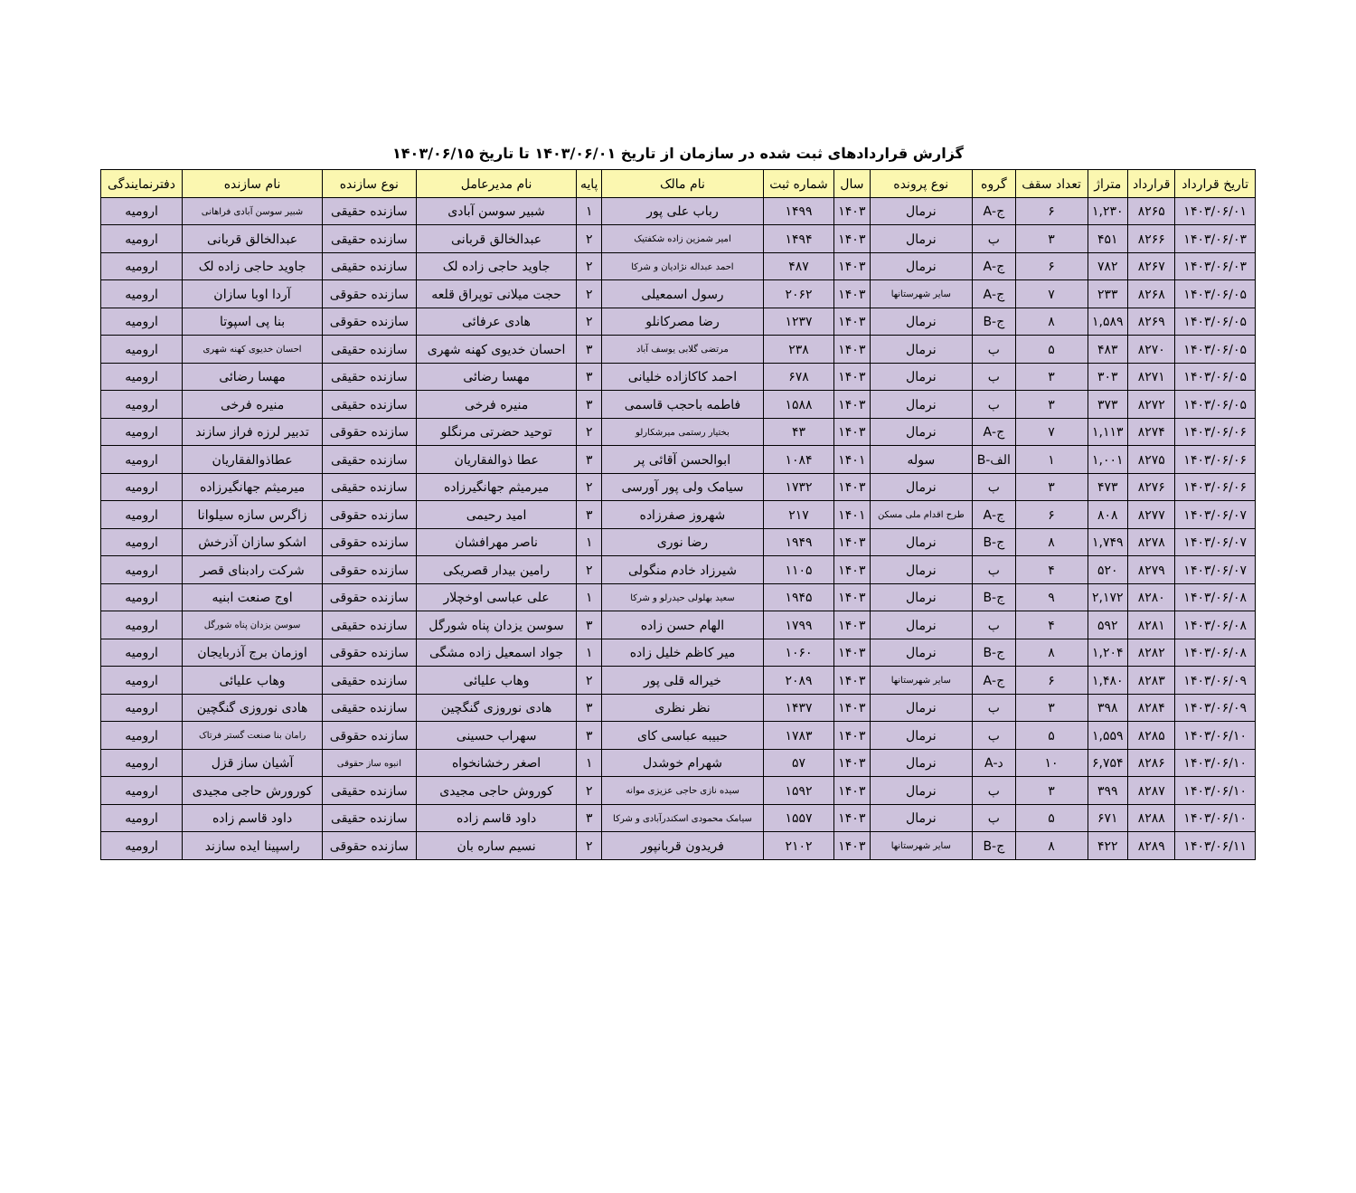گزارش قراردادهای ثبت شده در سازمان از تاریخ ۱۴۰۳/۰۶/۰۱ تا تاریخ ۱۴۰۳/۰۶/۱۵
| تاریخ قرارداد | قرارداد | متراژ | تعداد سقف | گروه | نوع پرونده | سال | شماره ثبت | نام مالک | پایه | نام مدیرعامل | نوع سازنده | نام سازنده | دفترنمایندگی |
| --- | --- | --- | --- | --- | --- | --- | --- | --- | --- | --- | --- | --- | --- |
| ۱۴۰۳/۰۶/۰۱ | ۸۲۶۵ | ۱,۲۳۰ | ۶ | ج-A | نرمال | ۱۴۰۳ | ۱۴۹۹ | رباب علی پور | ۱ | شبیر سوسن آبادی | سازنده حقیقی | شبیر سوسن آبادی فراهانی | ارومیه |
| ۱۴۰۳/۰۶/۰۳ | ۸۲۶۶ | ۴۵۱ | ۳ | ب | نرمال | ۱۴۰۳ | ۱۴۹۴ | امیر شمزین زاده شکفتیک | ۲ | عبدالخالق قربانی | سازنده حقیقی | عبدالخالق قربانی | ارومیه |
| ۱۴۰۳/۰۶/۰۳ | ۸۲۶۷ | ۷۸۲ | ۶ | ج-A | نرمال | ۱۴۰۳ | ۴۸۷ | احمد عبداله نژادیان و شرکا | ۲ | جاوید حاجی زاده لک | سازنده حقیقی | جاوید حاجی زاده لک | ارومیه |
| ۱۴۰۳/۰۶/۰۵ | ۸۲۶۸ | ۲۳۳ | ۷ | ج-A | سایر شهرستانها | ۱۴۰۳ | ۲۰۶۲ | رسول اسمعیلی | ۲ | حجت میلانی توپراق قلعه | سازنده حقوقی | آردا اوبا سازان | ارومیه |
| ۱۴۰۳/۰۶/۰۵ | ۸۲۶۹ | ۱,۵۸۹ | ۸ | ج-B | نرمال | ۱۴۰۳ | ۱۲۳۷ | رضا مصرکانلو | ۲ | هادی عرفائی | سازنده حقوقی | بنا پی اسپوتا | ارومیه |
| ۱۴۰۳/۰۶/۰۵ | ۸۲۷۰ | ۴۸۳ | ۵ | ب | نرمال | ۱۴۰۳ | ۲۳۸ | مرتضی گلابی یوسف آباد | ۳ | احسان خدیوی کهنه شهری | سازنده حقیقی | احسان خدیوی کهنه شهری | ارومیه |
| ۱۴۰۳/۰۶/۰۵ | ۸۲۷۱ | ۳۰۳ | ۳ | ب | نرمال | ۱۴۰۳ | ۶۷۸ | احمد کاکازاده خلیانی | ۳ | مهسا رضائی | سازنده حقیقی | مهسا رضائی | ارومیه |
| ۱۴۰۳/۰۶/۰۵ | ۸۲۷۲ | ۳۷۳ | ۳ | ب | نرمال | ۱۴۰۳ | ۱۵۸۸ | فاطمه باحجب قاسمی | ۳ | منیره فرخی | سازنده حقیقی | منیره فرخی | ارومیه |
| ۱۴۰۳/۰۶/۰۶ | ۸۲۷۴ | ۱,۱۱۳ | ۷ | ج-A | نرمال | ۱۴۰۳ | ۴۳ | بختیار رستمی میرشکارلو | ۲ | توحید حضرتی مرنگلو | سازنده حقوقی | تدبیر لرزه فراز سازند | ارومیه |
| ۱۴۰۳/۰۶/۰۶ | ۸۲۷۵ | ۱,۰۰۱ | ۱ | الف-B | سوله | ۱۴۰۱ | ۱۰۸۴ | ابوالحسن آقائی پر | ۳ | عطا ذوالفقاریان | سازنده حقیقی | عطاذوالفقاریان | ارومیه |
| ۱۴۰۳/۰۶/۰۶ | ۸۲۷۶ | ۴۷۳ | ۳ | ب | نرمال | ۱۴۰۳ | ۱۷۳۲ | سیامک ولی پور آورسی | ۲ | میرمیثم جهانگیرزاده | سازنده حقیقی | میرمیثم جهانگیرزاده | ارومیه |
| ۱۴۰۳/۰۶/۰۷ | ۸۲۷۷ | ۸۰۸ | ۶ | ج-A | طرح اقدام ملی مسکن | ۱۴۰۱ | ۲۱۷ | شهروز صفرزاده | ۳ | امید رحیمی | سازنده حقوقی | زاگرس سازه سیلوانا | ارومیه |
| ۱۴۰۳/۰۶/۰۷ | ۸۲۷۸ | ۱,۷۴۹ | ۸ | ج-B | نرمال | ۱۴۰۳ | ۱۹۴۹ | رضا نوری | ۱ | ناصر مهرافشان | سازنده حقوقی | اشکو سازان آذرخش | ارومیه |
| ۱۴۰۳/۰۶/۰۷ | ۸۲۷۹ | ۵۲۰ | ۴ | ب | نرمال | ۱۴۰۳ | ۱۱۰۵ | شیرزاد خادم منگولی | ۲ | رامین بیدار قصریکی | سازنده حقوقی | شرکت رادبنای قصر | ارومیه |
| ۱۴۰۳/۰۶/۰۸ | ۸۲۸۰ | ۲,۱۷۲ | ۹ | ج-B | نرمال | ۱۴۰۳ | ۱۹۴۵ | سعید بهلولی حیدرلو و شرکا | ۱ | علی عباسی اوخچلار | سازنده حقوقی | اوج صنعت ابنیه | ارومیه |
| ۱۴۰۳/۰۶/۰۸ | ۸۲۸۱ | ۵۹۲ | ۴ | ب | نرمال | ۱۴۰۳ | ۱۷۹۹ | الهام حسن زاده | ۳ | سوسن یزدان پناه شورگل | سازنده حقیقی | سوسن یزدان پناه شورگل | ارومیه |
| ۱۴۰۳/۰۶/۰۸ | ۸۲۸۲ | ۱,۲۰۴ | ۸ | ج-B | نرمال | ۱۴۰۳ | ۱۰۶۰ | میر کاظم خلیل زاده | ۱ | جواد اسمعیل زاده مشگی | سازنده حقوقی | اوزمان برج آذربایجان | ارومیه |
| ۱۴۰۳/۰۶/۰۹ | ۸۲۸۳ | ۱,۴۸۰ | ۶ | ج-A | سایر شهرستانها | ۱۴۰۳ | ۲۰۸۹ | خیراله قلی پور | ۲ | وهاب علیائی | سازنده حقیقی | وهاب علیائی | ارومیه |
| ۱۴۰۳/۰۶/۰۹ | ۸۲۸۴ | ۳۹۸ | ۳ | ب | نرمال | ۱۴۰۳ | ۱۴۳۷ | نظر نظری | ۳ | هادی نوروزی گنگچین | سازنده حقیقی | هادی نوروزی گنگچین | ارومیه |
| ۱۴۰۳/۰۶/۱۰ | ۸۲۸۵ | ۱,۵۵۹ | ۵ | ب | نرمال | ۱۴۰۳ | ۱۷۸۳ | حبیبه عباسی کای | ۳ | سهراب حسینی | سازنده حقوقی | رامان بنا صنعت گستر فرتاک | ارومیه |
| ۱۴۰۳/۰۶/۱۰ | ۸۲۸۶ | ۶,۷۵۴ | ۱۰ | د-A | نرمال | ۱۴۰۳ | ۵۷ | شهرام خوشدل | ۱ | اصغر رخشانخواه | انبوه ساز حقوقی | آشیان ساز قزل | ارومیه |
| ۱۴۰۳/۰۶/۱۰ | ۸۲۸۷ | ۳۹۹ | ۳ | ب | نرمال | ۱۴۰۳ | ۱۵۹۲ | سیده نازی حاجی عزیزی موانه | ۲ | کوروش حاجی مجیدی | سازنده حقیقی | کورورش حاجی مجیدی | ارومیه |
| ۱۴۰۳/۰۶/۱۰ | ۸۲۸۸ | ۶۷۱ | ۵ | ب | نرمال | ۱۴۰۳ | ۱۵۵۷ | سیامک محمودی اسکندرآبادی و شرکا | ۳ | داود قاسم زاده | سازنده حقیقی | داود قاسم زاده | ارومیه |
| ۱۴۰۳/۰۶/۱۱ | ۸۲۸۹ | ۴۲۲ | ۸ | ج-B | سایر شهرستانها | ۱۴۰۳ | ۲۱۰۲ | فریدون قربانپور | ۲ | نسیم ساره بان | سازنده حقوقی | راسپینا ایده سازند | ارومیه |